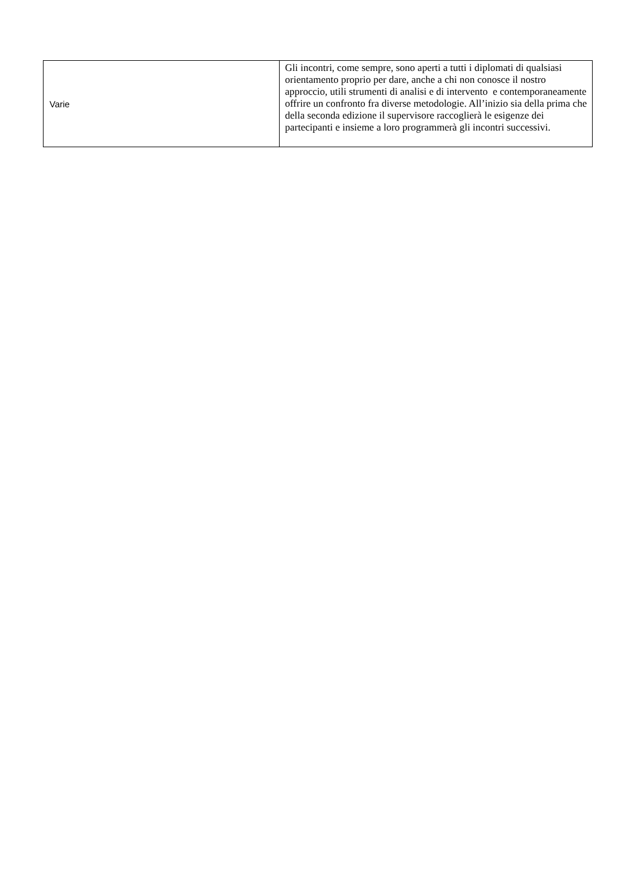| Varie | Gli incontri, come sempre, sono aperti a tutti i diplomati di qualsiasi orientamento proprio per dare, anche a chi non conosce il nostro approccio, utili strumenti di analisi e di intervento e contemporaneamente offrire un confronto fra diverse metodologie. All’inizio sia della prima che della seconda edizione il supervisore raccoglierà le esigenze dei partecipanti e insieme a loro programmerà gli incontri successivi. |